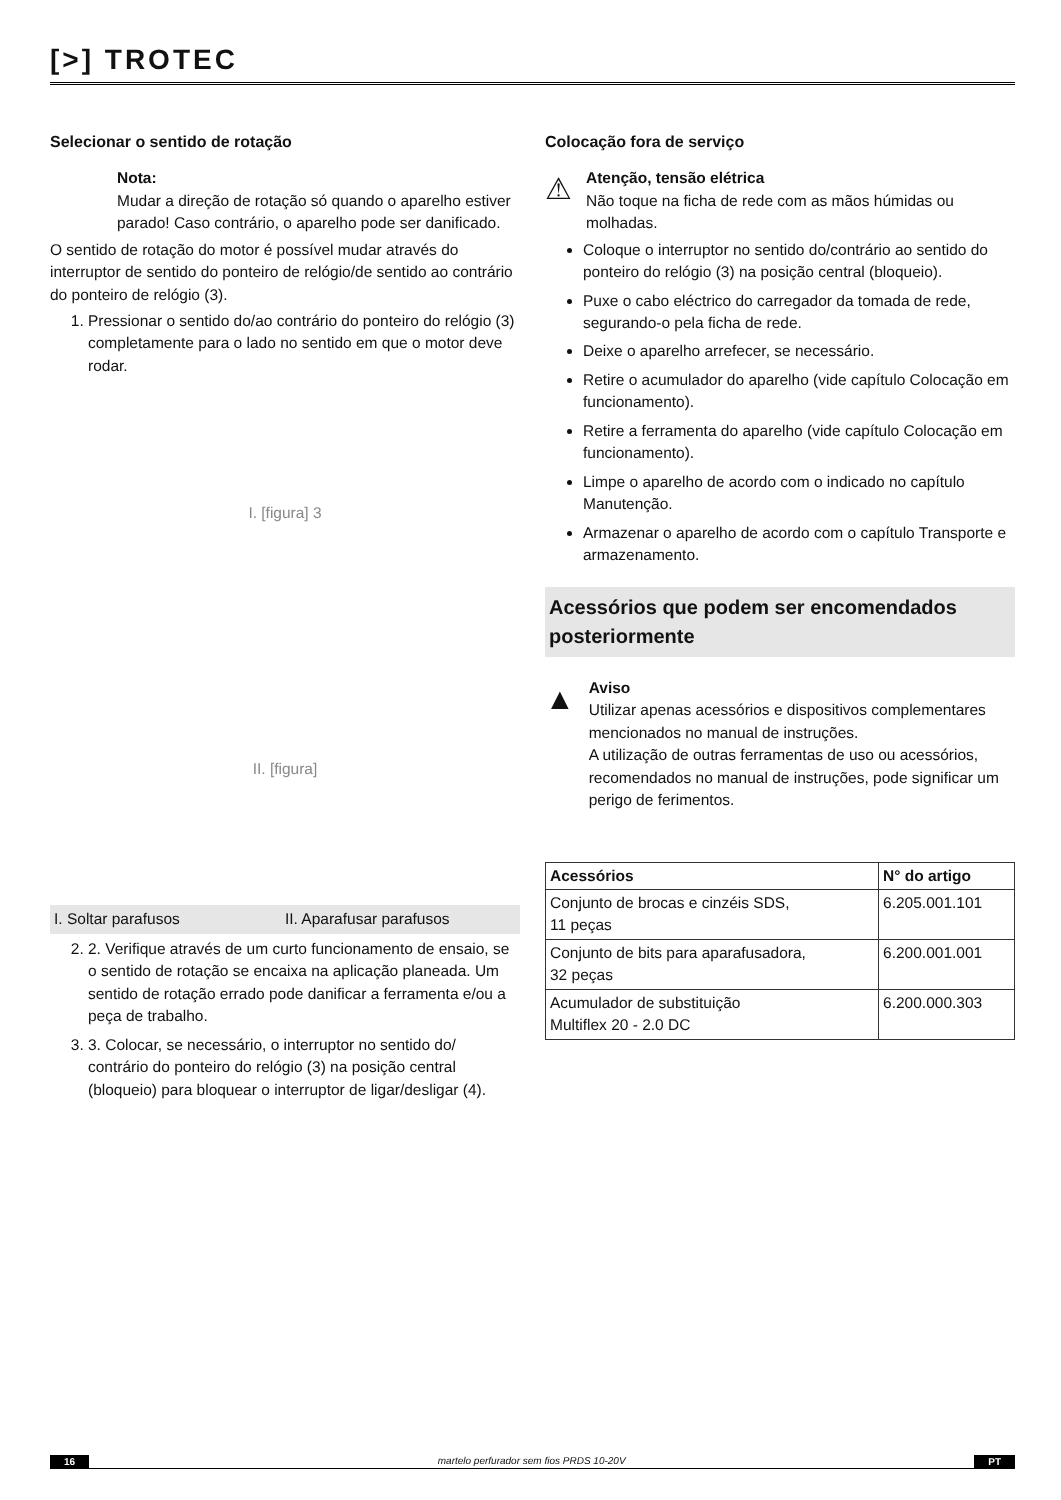[>] TROTEC
Selecionar o sentido de rotação
Nota:
Mudar a direção de rotação só quando o aparelho estiver parado! Caso contrário, o aparelho pode ser danificado.
O sentido de rotação do motor é possível mudar através do interruptor de sentido do ponteiro de relógio/de sentido ao contrário do ponteiro de relógio (3).
1. Pressionar o sentido do/ao contrário do ponteiro do relógio (3) completamente para o lado no sentido em que o motor deve rodar.
I. [figura] 3
II. [figura]
I. Soltar parafusos II. Aparafusar parafusos
2. 2. Verifique através de um curto funcionamento de ensaio, se o sentido de rotação se encaixa na aplicação planeada. Um sentido de rotação errado pode danificar a ferramenta e/ou a peça de trabalho.
3. 3. Colocar, se necessário, o interruptor no sentido do/ contrário do ponteiro do relógio (3) na posição central (bloqueio) para bloquear o interruptor de ligar/desligar (4).
Colocação fora de serviço
⚠
Atenção, tensão elétrica
Não toque na ficha de rede com as mãos húmidas ou molhadas.
Coloque o interruptor no sentido do/contrário ao sentido do ponteiro do relógio (3) na posição central (bloqueio).
Puxe o cabo eléctrico do carregador da tomada de rede, segurando-o pela ficha de rede.
Deixe o aparelho arrefecer, se necessário.
Retire o acumulador do aparelho (vide capítulo Colocação em funcionamento).
Retire a ferramenta do aparelho (vide capítulo Colocação em funcionamento).
Limpe o aparelho de acordo com o indicado no capítulo Manutenção.
Armazenar o aparelho de acordo com o capítulo Transporte e armazenamento.
Acessórios que podem ser encomendados posteriormente
▲
Aviso
Utilizar apenas acessórios e dispositivos complementares mencionados no manual de instruções.
A utilização de outras ferramentas de uso ou acessórios, recomendados no manual de instruções, pode significar um perigo de ferimentos.
| Acessórios | N° do artigo |
| --- | --- |
| Conjunto de brocas e cinzéis SDS, 11 peças | 6.205.001.101 |
| Conjunto de bits para aparafusadora, 32 peças | 6.200.001.001 |
| Acumulador de substituição Multiflex 20 - 2.0 DC | 6.200.000.303 |
16 martelo perfurador sem fios PRDS 10-20V PT